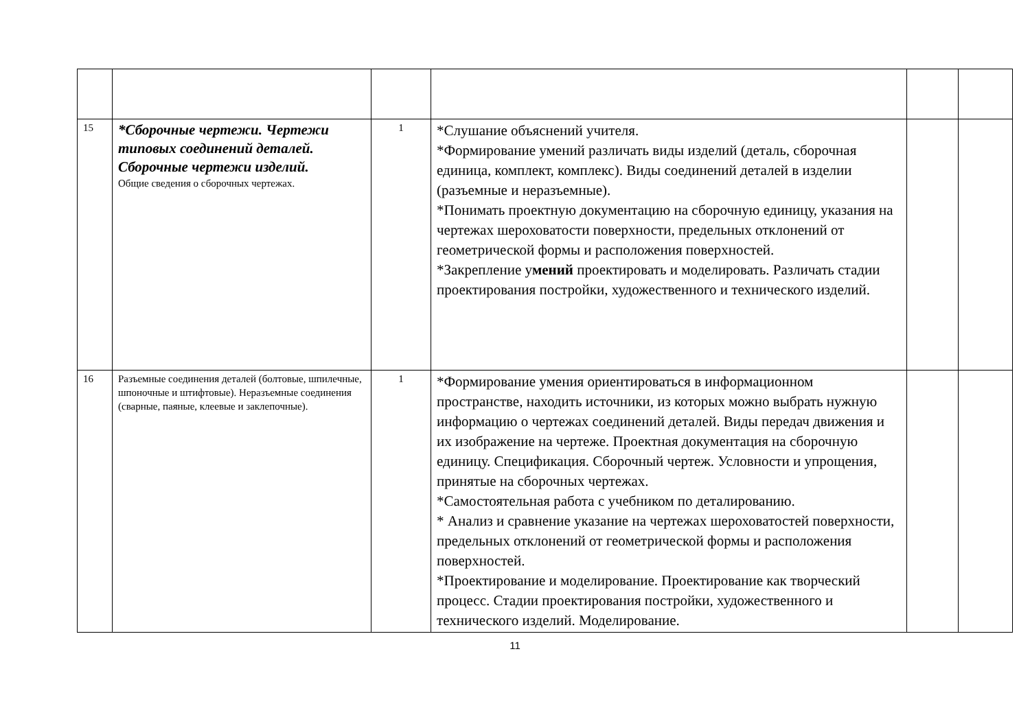| 15 | *Сборочные чертежи. Чертежи типовых соединений деталей. Сборочные чертежи изделий. Общие сведения о сборочных чертежах. | 1 | *Слушание объяснений учителя. *Формирование умений различать виды изделий (деталь, сборочная единица, комплект, комплекс). Виды соединений деталей в изделии (разъемные и неразъемные). *Понимать проектную документацию на сборочную единицу, указания на чертежах шероховатости поверхности, предельных отклонений от геометрической формы и расположения поверхностей. *Закрепление у мений проектировать и моделировать. Различать стадии проектирования постройки, художественного и технического изделий. | | |
| 16 | Разъемные соединения деталей (болтовые, шпилечные, шпоночные и штифтовые). Неразъемные соединения (сварные, паяные, клеевые и заклепочные). | 1 | *Формирование умения ориентироваться в информационном пространстве, находить источники, из которых можно выбрать нужную информацию о чертежах соединений деталей. Виды передач движения и их изображение на чертеже. Проектная документация на сборочную единицу. Спецификация. Сборочный чертеж. Условности и упрощения, принятые на сборочных чертежах. *Самостоятельная работа с учебником по деталированию. * Анализ и сравнение указание на чертежах шероховатостей поверхности, предельных отклонений от геометрической формы и расположения поверхностей. *Проектирование и моделирование. Проектирование как творческий процесс. Стадии проектирования постройки, художественного и технического изделий. Моделирование. | | |
11